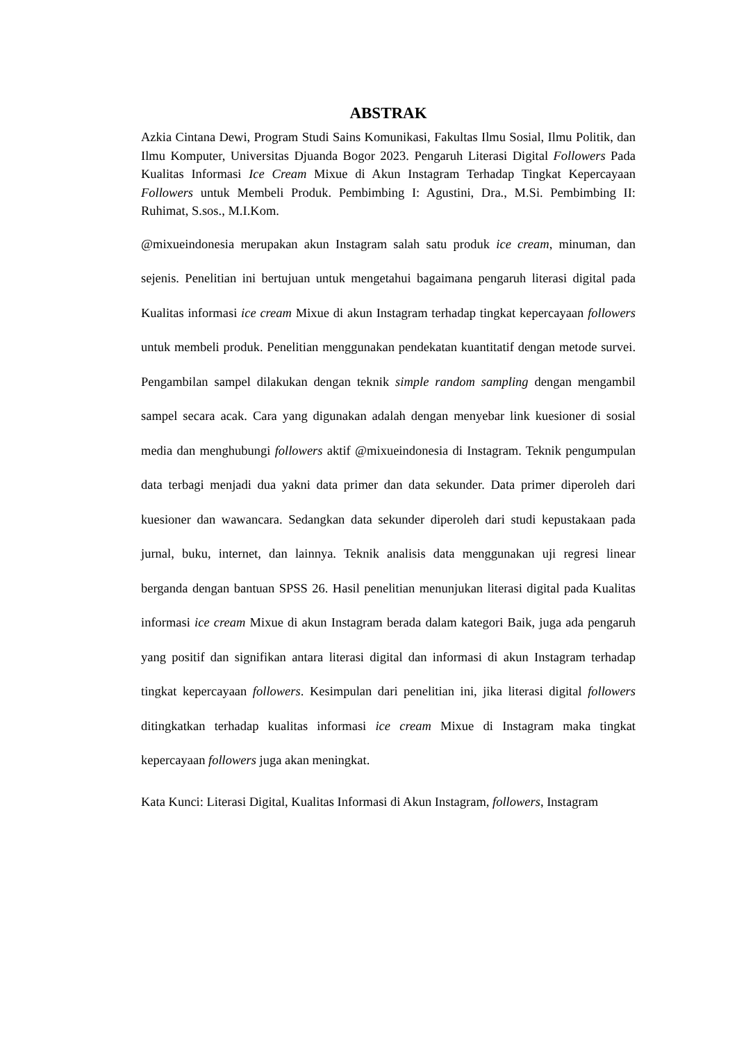ABSTRAK
Azkia Cintana Dewi, Program Studi Sains Komunikasi, Fakultas Ilmu Sosial, Ilmu Politik, dan Ilmu Komputer, Universitas Djuanda Bogor 2023. Pengaruh Literasi Digital Followers Pada Kualitas Informasi Ice Cream Mixue di Akun Instagram Terhadap Tingkat Kepercayaan Followers untuk Membeli Produk. Pembimbing I: Agustini, Dra., M.Si. Pembimbing II: Ruhimat, S.sos., M.I.Kom.
@mixueindonesia merupakan akun Instagram salah satu produk ice cream, minuman, dan sejenis. Penelitian ini bertujuan untuk mengetahui bagaimana pengaruh literasi digital pada Kualitas informasi ice cream Mixue di akun Instagram terhadap tingkat kepercayaan followers untuk membeli produk. Penelitian menggunakan pendekatan kuantitatif dengan metode survei. Pengambilan sampel dilakukan dengan teknik simple random sampling dengan mengambil sampel secara acak. Cara yang digunakan adalah dengan menyebar link kuesioner di sosial media dan menghubungi followers aktif @mixueindonesia di Instagram. Teknik pengumpulan data terbagi menjadi dua yakni data primer dan data sekunder. Data primer diperoleh dari kuesioner dan wawancara. Sedangkan data sekunder diperoleh dari studi kepustakaan pada jurnal, buku, internet, dan lainnya. Teknik analisis data menggunakan uji regresi linear berganda dengan bantuan SPSS 26. Hasil penelitian menunjukan literasi digital pada Kualitas informasi ice cream Mixue di akun Instagram berada dalam kategori Baik, juga ada pengaruh yang positif dan signifikan antara literasi digital dan informasi di akun Instagram terhadap tingkat kepercayaan followers. Kesimpulan dari penelitian ini, jika literasi digital followers ditingkatkan terhadap kualitas informasi ice cream Mixue di Instagram maka tingkat kepercayaan followers juga akan meningkat.
Kata Kunci: Literasi Digital, Kualitas Informasi di Akun Instagram, followers, Instagram